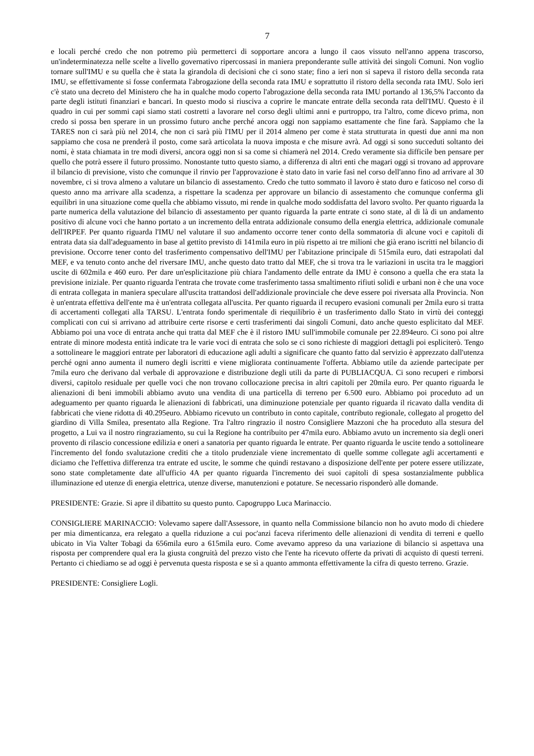7
e locali perché credo che non potremo più permetterci di sopportare ancora a lungo il caos vissuto nell'anno appena trascorso, un'indeterminatezza nelle scelte a livello governativo ripercossasi in maniera preponderante sulle attività dei singoli Comuni. Non voglio tornare sull'IMU e su quella che è stata la girandola di decisioni che ci sono state; fino a ieri non si sapeva il ristoro della seconda rata IMU, se effettivamente si fosse confermata l'abrogazione della seconda rata IMU e soprattutto il ristoro della seconda rata IMU. Solo ieri c'è stato una decreto del Ministero che ha in qualche modo coperto l'abrogazione della seconda rata IMU portando al 136,5% l'acconto da parte degli istituti finanziari e bancari. In questo modo si riusciva a coprire le mancate entrate della seconda rata dell'IMU. Questo è il quadro in cui per sommi capi siamo stati costretti a lavorare nel corso degli ultimi anni e purtroppo, tra l'altro, come dicevo prima, non credo si possa ben sperare in un prossimo futuro anche perché ancora oggi non sappiamo esattamente che fine farà. Sappiamo che la TARES non ci sarà più nel 2014, che non ci sarà più l'IMU per il 2014 almeno per come è stata strutturata in questi due anni ma non sappiamo che cosa ne prenderà il posto, come sarà articolata la nuova imposta e che misure avrà. Ad oggi si sono succeduti soltanto dei nomi, è stata chiamata in tre modi diversi, ancora oggi non si sa come si chiamerà nel 2014. Credo veramente sia difficile ben pensare per quello che potrà essere il futuro prossimo. Nonostante tutto questo siamo, a differenza di altri enti che magari oggi si trovano ad approvare il bilancio di previsione, visto che comunque il rinvio per l'approvazione è stato dato in varie fasi nel corso dell'anno fino ad arrivare al 30 novembre, ci si trova almeno a valutare un bilancio di assestamento. Credo che tutto sommato il lavoro è stato duro e faticoso nel corso di questo anno ma arrivare alla scadenza, a rispettare la scadenza per approvare un bilancio di assestamento che comunque conferma gli equilibri in una situazione come quella che abbiamo vissuto, mi rende in qualche modo soddisfatta del lavoro svolto. Per quanto riguarda la parte numerica della valutazione del bilancio di assestamento per quanto riguarda la parte entrate ci sono state, al di là di un andamento positivo di alcune voci che hanno portato a un incremento della entrata addizionale consumo della energia elettrica, addizionale comunale dell'IRPEF. Per quanto riguarda l'IMU nel valutare il suo andamento occorre tener conto della sommatoria di alcune voci e capitoli di entrata data sia dall'adeguamento in base al gettito previsto di 141mila euro in più rispetto ai tre milioni che già erano iscritti nel bilancio di previsione. Occorre tener conto del trasferimento compensativo dell'IMU per l'abitazione principale di 515mila euro, dati estrapolati dal MEF, e va tenuto conto anche del riversare IMU, anche questo dato tratto dal MEF, che si trova tra le variazioni in uscita tra le maggiori uscite di 602mila e 460 euro. Per dare un'esplicitazione più chiara l'andamento delle entrate da IMU è consono a quella che era stata la previsione iniziale. Per quanto riguarda l'entrata che trovate come trasferimento tassa smaltimento rifiuti solidi e urbani non è che una voce di entrata collegata in maniera speculare all'uscita trattandosi dell'addizionale provinciale che deve essere poi riversata alla Provincia. Non è un'entrata effettiva dell'ente ma è un'entrata collegata all'uscita. Per quanto riguarda il recupero evasioni comunali per 2mila euro si tratta di accertamenti collegati alla TARSU. L'entrata fondo sperimentale di riequilibrio è un trasferimento dallo Stato in virtù dei conteggi complicati con cui si arrivano ad attribuire certe risorse e certi trasferimenti dai singoli Comuni, dato anche questo esplicitato dal MEF. Abbiamo poi una voce di entrata anche qui tratta dal MEF che è il ristoro IMU sull'immobile comunale per 22.894euro. Ci sono poi altre entrate di minore modesta entità indicate tra le varie voci di entrata che solo se ci sono richieste di maggiori dettagli poi espliciterò. Tengo a sottolineare le maggiori entrate per laboratori di educazione agli adulti a significare che quanto fatto dal servizio è apprezzato dall'utenza perché ogni anno aumenta il numero degli iscritti e viene migliorata continuamente l'offerta. Abbiamo utile da aziende partecipate per 7mila euro che derivano dal verbale di approvazione e distribuzione degli utili da parte di PUBLIACQUA. Ci sono recuperi e rimborsi diversi, capitolo residuale per quelle voci che non trovano collocazione precisa in altri capitoli per 20mila euro. Per quanto riguarda le alienazioni di beni immobili abbiamo avuto una vendita di una particella di terreno per 6.500 euro. Abbiamo poi proceduto ad un adeguamento per quanto riguarda le alienazioni di fabbricati, una diminuzione potenziale per quanto riguarda il ricavato dalla vendita di fabbricati che viene ridotta di 40.295euro. Abbiamo ricevuto un contributo in conto capitale, contributo regionale, collegato al progetto del giardino di Villa Smilea, presentato alla Regione. Tra l'altro ringrazio il nostro Consigliere Mazzoni che ha proceduto alla stesura del progetto, a Lui va il nostro ringraziamento, su cui la Regione ha contribuito per 47mila euro. Abbiamo avuto un incremento sia degli oneri provento di rilascio concessione edilizia e oneri a sanatoria per quanto riguarda le entrate. Per quanto riguarda le uscite tendo a sottolineare l'incremento del fondo svalutazione crediti che a titolo prudenziale viene incrementato di quelle somme collegate agli accertamenti e diciamo che l'effettiva differenza tra entrate ed uscite, le somme che quindi restavano a disposizione dell'ente per potere essere utilizzate, sono state completamente date all'ufficio 4A per quanto riguarda l'incremento dei suoi capitoli di spesa sostanzialmente pubblica illuminazione ed utenze di energia elettrica, utenze diverse, manutenzioni e potature. Se necessario risponderò alle domande.
PRESIDENTE: Grazie. Si apre il dibattito su questo punto. Capogruppo Luca Marinaccio.
CONSIGLIERE MARINACCIO: Volevamo sapere dall'Assessore, in quanto nella Commissione bilancio non ho avuto modo di chiedere per mia dimenticanza, era relegato a quella riduzione a cui poc'anzi faceva riferimento delle alienazioni di vendita di terreni e quello ubicato in Via Valter Tobagi da 656mila euro a 615mila euro. Come avevamo appreso da una variazione di bilancio si aspettava una risposta per comprendere qual era la giusta congruità del prezzo visto che l'ente ha ricevuto offerte da privati di acquisto di questi terreni. Pertanto ci chiediamo se ad oggi è pervenuta questa risposta e se sì a quanto ammonta effettivamente la cifra di questo terreno. Grazie.
PRESIDENTE: Consigliere Logli.